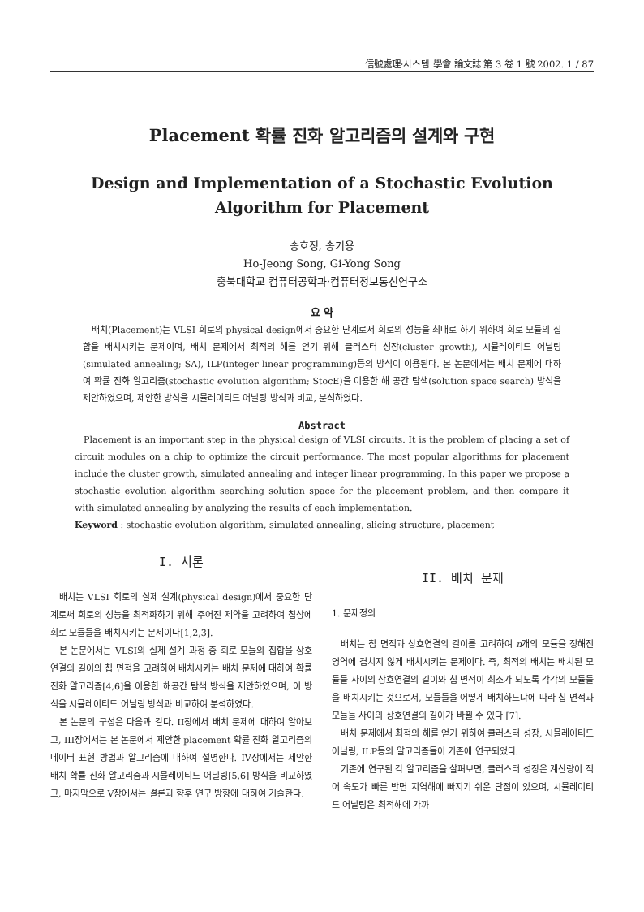信號處理·시스템 學會 論文誌 第 3 卷 1 號 2002. 1 / 87
Placement 확률 진화 알고리즘의 설계와 구현
Design and Implementation of a Stochastic Evolution
Algorithm for Placement
송호정, 송기용
Ho-Jeong Song, Gi-Yong Song
충북대학교 컴퓨터공학과·컴퓨터정보통신연구소
요 약
배치(Placement)는 VLSI 회로의 physical design에서 중요한 단계로서 회로의 성능을 최대로 하기 위하여 회로 모듈의 집합을 배치시키는 문제이며, 배치 문제에서 최적의 해를 얻기 위해 클러스터 성장(cluster growth), 시뮬레이티드 어닐링(simulated annealing; SA), ILP(integer linear programming)등의 방식이 이용된다. 본 논문에서는 배치 문제에 대하여 확률 진화 알고리즘(stochastic evolution algorithm; StocE)을 이용한 해 공간 탐색(solution space search) 방식을 제안하였으며, 제안한 방식을 시뮬레이티드 어닐링 방식과 비교, 분석하였다.
Abstract
Placement is an important step in the physical design of VLSI circuits. It is the problem of placing a set of circuit modules on a chip to optimize the circuit performance. The most popular algorithms for placement include the cluster growth, simulated annealing and integer linear programming. In this paper we propose a stochastic evolution algorithm searching solution space for the placement problem, and then compare it with simulated annealing by analyzing the results of each implementation.
Keyword : stochastic evolution algorithm, simulated annealing, slicing structure, placement
I. 서론
배치는 VLSI 회로의 실제 설계(physical design)에서 중요한 단계로써 회로의 성능을 최적화하기 위해 주어진 제약을 고려하여 칩상에 회로 모듈들을 배치시키는 문제이다[1,2,3].
본 논문에서는 VLSI의 실제 설계 과정 중 회로 모듈의 집합을 상호연결의 길이와 칩 면적을 고려하여 배치시키는 배치 문제에 대하여 확률 진화 알고리즘[4,6]을 이용한 해공간 탐색 방식을 제안하였으며, 이 방식을 시뮬레이티드 어닐링 방식과 비교하여 분석하였다.
본 논문의 구성은 다음과 같다. II장에서 배치 문제에 대하여 알아보고, III장에서는 본 논문에서 제안한 placement 확률 진화 알고리즘의 데이터 표현 방법과 알고리즘에 대하여 설명한다. IV장에서는 제안한 배치 확률 진화 알고리즘과 시뮬레이티드 어닐링[5,6] 방식을 비교하였고, 마지막으로 V장에서는 결론과 향후 연구 방향에 대하여 기술한다.
II. 배치 문제
1. 문제정의
배치는 칩 면적과 상호연결의 길이를 고려하여 n개의 모듈을 정해진 영역에 겹치지 않게 배치시키는 문제이다. 즉, 최적의 배치는 배치된 모듈들 사이의 상호연결의 길이와 칩 면적이 최소가 되도록 각각의 모듈들을 배치시키는 것으로서, 모듈들을 어떻게 배치하느냐에 따라 칩 면적과 모듈들 사이의 상호연결의 길이가 바뀔 수 있다 [7].
배치 문제에서 최적의 해를 얻기 위하여 클러스터 성장, 시뮬레이티드 어닐링, ILP등의 알고리즘들이 기존에 연구되었다.
기존에 연구된 각 알고리즘을 살펴보면, 클러스터 성장은 계산량이 적어 속도가 빠른 반면 지역해에 빠지기 쉬운 단점이 있으며, 시뮬레이티드 어닐링은 최적해에 가까